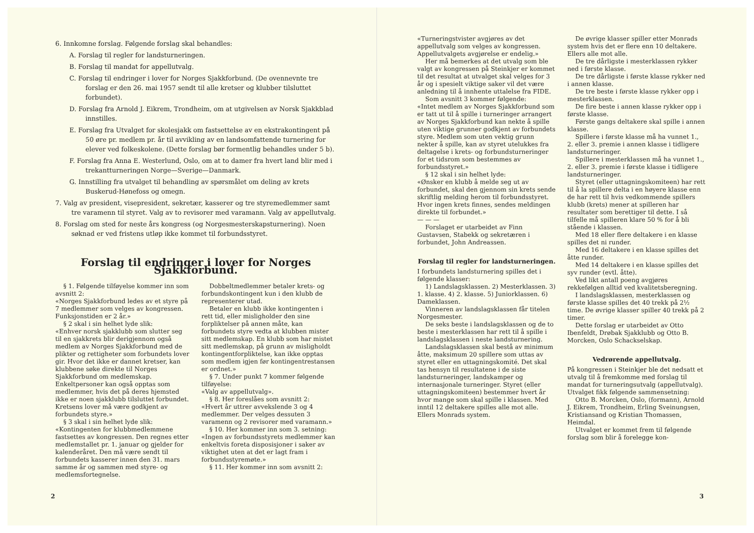6. Innkomne forslag. Følgende forslag skal behandles:
A. Forslag til regler for landsturneringen.
B. Forslag til mandat for appellutvalg.
C. Forslag til endringer i lover for Norges Sjakkforbund. (De ovennevnte tre forslag er den 26. mai 1957 sendt til alle kretser og klubber tilsluttet forbundet).
D. Forslag fra Arnold J. Eikrem, Trondheim, om at utgivelsen av Norsk Sjakkblad innstilles.
E. Forslag fra Utvalget for skolesjakk om fastsettelse av en ekstrakontingent på 50 øre pr. medlem pr. år til avvikling av en landsomfattende turnering for elever ved folkeskolene. (Dette forslag bør formentlig behandles under 5 b).
F. Forslag fra Anna E. Westerlund, Oslo, om at to damer fra hvert land blir med i trekantturneringen Norge—Sverige—Danmark.
G. Innstilling fra utvalget til behandling av spørsmålet om deling av krets Buskerud-Hønefoss og omegn.
7. Valg av president, visepresident, sekretær, kasserer og tre styremedlemmer samt tre varamenn til styret. Valg av to revisorer med varamann. Valg av appellutvalg.
8. Forslag om sted for neste års kongress (og Norgesmesterskapsturnering). Noen søknad er ved fristens utløp ikke kommet til forbundsstyret.
Forslag til endringer i lover for Norges Sjakkforbund.
§ 1. Følgende tilføyelse kommer inn som avsnitt 2:
«Norges Sjakkforbund ledes av et styre på 7 medlemmer som velges av kongressen. Funksjonstiden er 2 år.»
§ 2 skal i sin helhet lyde slik:
«Enhver norsk sjakklubb som slutter seg til en sjakkrets blir derigjennom også medlem av Norges Sjakkforbund med de plikter og rettigheter som forbundets lover gir. Hvor det ikke er dannet kretser, kan klubbene søke direkte til Norges Sjakkforbund om medlemskap. Enkeltpersoner kan også opptas som medlemmer, hvis det på deres hjemsted ikke er noen sjakklubb tilsluttet forbundet. Kretsens lover må være godkjent av forbundets styre.»
§ 3 skal i sin helhet lyde slik:
«Kontingenten for klubbmedlemmene fastsettes av kongressen. Den regnes etter medlemstallet pr. 1. januar og gjelder for kalenderåret. Den må være sendt til forbundets kasserer innen den 31. mars samme år og sammen med styre- og medlemsfortegnelse.
Dobbeltmedlemmer betaler krets- og forbundskontingent kun i den klubb de representerer utad.
Betaler en klubb ikke kontingenten i rett tid, eller misligholder den sine forpliktelser på annen måte, kan forbundets styre vedta at klubben mister sitt medlemskap. En klubb som har mistet sitt medlemskap, på grunn av misligholdt kontingentforpliktelse, kan ikke opptas som medlem igjen før kontingentrestansen er ordnet.»
§ 7. Under punkt 7 kommer følgende tilføyelse:
«Valg av appellutvalg».
§ 8. Her foreslåes som avsnitt 2:
«Hvert år uttrer avvekslende 3 og 4 medlemmer. Der velges dessuten 3 varamenn og 2 revisorer med varamann.»
§ 10. Her kommer inn som 3. setning:
«Ingen av forbundsstyrets medlemmer kan enkeltvis foreta disposisjoner i saker av viktighet uten at det er lagt fram i forbundsstyremøte.»
§ 11. Her kommer inn som avsnitt 2:
2
«Turneringstvister avgjøres av det appellutvalg som velges av kongressen. Appellutvalgets avgjørelse er endelig.»
Her må bemerkes at det utvalg som ble valgt av kongressen på Steinkjer er kommet til det resultat at utvalget skal velges for 3 år og i spesielt viktige saker vil det være anledning til å innhente uttalelse fra FIDE.
Som avsnitt 3 kommer følgende:
«Intet medlem av Norges Sjakkforbund som er tatt ut til å spille i turneringer arrangert av Norges Sjakkforbund kan nekte å spille uten viktige grunner godkjent av forbundets styre. Medlem som uten vektig grunn nekter å spille, kan av styret utelukkes fra deltagelse i krets- og forbundsturneringer for et tidsrom som bestemmes av forbundsstyret.»
§ 12 skal i sin helhet lyde:
«Ønsker en klubb å melde seg ut av forbundet, skal den gjennom sin krets sende skriftlig melding herom til forbundsstyret. Hvor ingen krets finnes, sendes meldingen direkte til forbundet.»
— — —
Forslaget er utarbeidet av Finn Gustavsen, Stabekk og sekretæren i forbundet, John Andreassen.
Forslag til regler for landsturneringen.
I forbundets landsturnering spilles det i følgende klasser:
1) Landslagsklassen. 2) Mesterklassen. 3) 1. klasse. 4) 2. klasse. 5) Juniorklassen. 6) Dameklassen.
Vinneren av landslagsklassen får titelen Norgesmester.
De seks beste i landslagsklassen og de to beste i mesterklassen har rett til å spille i landslagsklassen i neste landsturnering.
Landslagsklassen skal bestå av minimum åtte, maksimum 20 spillere som uttas av styret eller en uttagningskomité. Det skal tas hensyn til resultatene i de siste landsturneringer, landskamper og internasjonale turneringer. Styret (eller uttagningskomiteen) bestemmer hvert år hvor mange som skal spille i klassen. Med inntil 12 deltakere spilles alle mot alle. Ellers Monrads system.
De øvrige klasser spiller etter Monrads system hvis det er flere enn 10 deltakere. Ellers alle mot alle.
De tre dårligste i mesterklassen rykker ned i første klasse.
De tre dårligste i første klasse rykker ned i annen klasse.
De tre beste i første klasse rykker opp i mesterklassen.
De fire beste i annen klasse rykker opp i første klasse.
Første gangs deltakere skal spille i annen klasse.
Spillere i første klasse må ha vunnet 1., 2. eller 3. premie i annen klasse i tidligere landsturneringer.
Spillere i mesterklassen må ha vunnet 1., 2. eller 3. premie i første klasse i tidligere landsturneringer.
Styret (eller uttagningskomiteen) har rett til å la spillere delta i en høyere klasse enn de har rett til hvis vedkommende spillers klubb (krets) mener at spilleren har resultater som berettiger til dette. I så tilfelle må spilleren klare 50 % for å bli stående i klassen.
Med 18 eller flere deltakere i en klasse spilles det ni runder.
Med 16 deltakere i en klasse spilles det åtte runder.
Med 14 deltakere i en klasse spilles det syv runder (evtl. åtte).
Ved likt antall poeng avgjøres rekkefølgen alltid ved kvalitetsberegning.
I landslagsklassen, mesterklassen og første klasse spilles det 40 trekk på 2½ time. De øvrige klasser spiller 40 trekk på 2 timer.
Dette forslag er utarbeidet av Otto Ibenfeldt, Drøbak Sjakklubb og Otto B. Morcken, Oslo Schackselskap.
Vedrørende appellutvalg.
På kongressen i Steinkjer ble det nedsatt et utvalg til å fremkomme med forslag til mandat for turneringsutvalg (appellutvalg). Utvalget fikk følgende sammensetning:
Otto B. Morcken, Oslo, (formann), Arnold J. Eikrem, Trondheim, Erling Sveinungsen, Kristiansand og Kristian Thomassen, Heimdal.
Utvalget er kommet frem til følgende forslag som blir å forelegge kon-
3